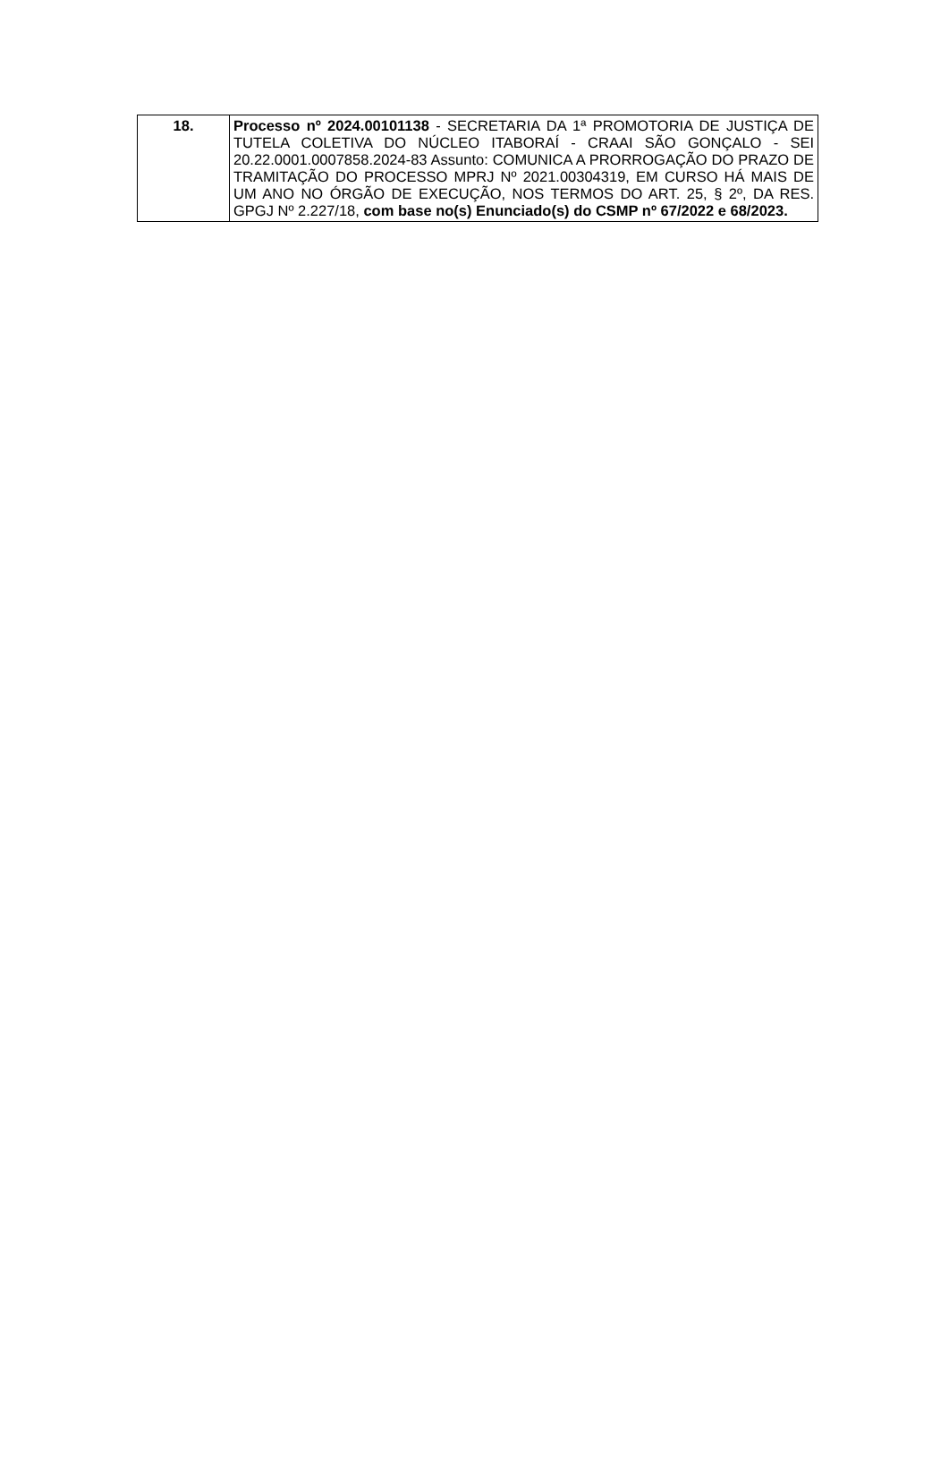| 18. | Processo nº 2024.00101138 - SECRETARIA DA 1ª PROMOTORIA DE JUSTIÇA DE TUTELA COLETIVA DO NÚCLEO ITABORAÍ - CRAAI SÃO GONÇALO - SEI 20.22.0001.0007858.2024-83 Assunto: COMUNICA A PRORROGAÇÃO DO PRAZO DE TRAMITAÇÃO DO PROCESSO MPRJ Nº 2021.00304319, EM CURSO HÁ MAIS DE UM ANO NO ÓRGÃO DE EXECUÇÃO, NOS TERMOS DO ART. 25, § 2º, DA RES. GPGJ Nº 2.227/18, com base no(s) Enunciado(s) do CSMP nº 67/2022 e 68/2023. |